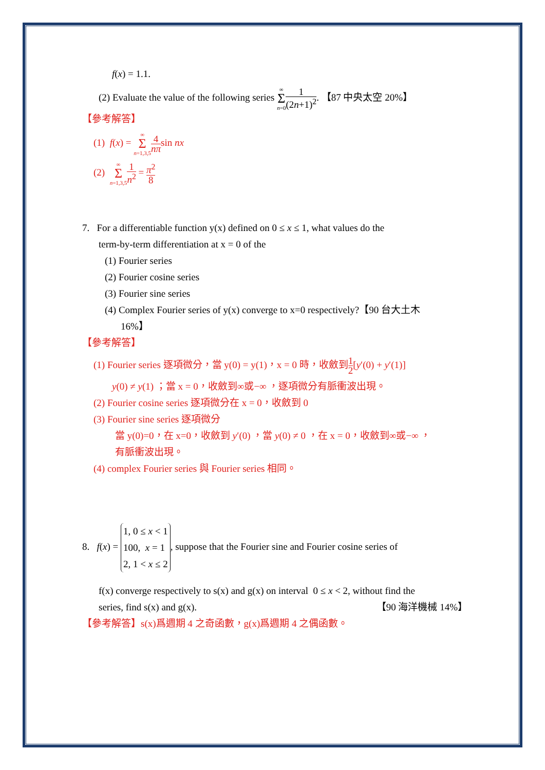f(x) = 1.1.
(2) Evaluate the value of the following series ∞ Σ n=01 (2n+1)<sup>2</sup>. 【87 中央太空 20%】
【參考解答】
(1) f(x) = ∞ Σ n=1,3,54 nπsin nx
(2) ∞ Σ n=1,3,51 n<sup>2</sup> = π<sup>2</sup> 8
7. For a differentiable function y(x) defined on 0 ≤ x ≤ 1, what values do the
term-by-term differentiation at x = 0 of the
(1) Fourier series
(2) Fourier cosine series
(3) Fourier sine series
(4) Complex Fourier series of y(x) converge to x=0 respectively?【90 台大土木
16%】
【參考解答】
(1) Fourier series 逐項微分，當 y(0) = y(1)，x = 0 時，收斂到1 2[y′(0) + y′(1)]
y(0) ≠ y(1) ；當 x = 0，收斂到∞或−∞ ，逐項微分有脈衝波出現。
(2) Fourier cosine series 逐項微分在 x = 0，收斂到 0
(3) Fourier sine series 逐項微分
當 y(0)=0，在 x=0，收斂到 y′(0) ，當 y(0) ≠ 0 ，在 x = 0，收斂到∞或−∞ ，
有脈衝波出現。
(4) complex Fourier series 與 Fourier series 相同。
8. f(x) = 1, 0 ≤ x < 1
100, x = 1
2, 1 < x ≤ 2, suppose that the Fourier sine and Fourier cosine series of
f(x) converge respectively to s(x) and g(x) on interval 0 ≤ x < 2, without find the
series, find s(x) and g(x). 【90 海洋機械 14%】
【參考解答】s(x)爲週期 4 之奇函數，g(x)爲週期 4 之偶函數。